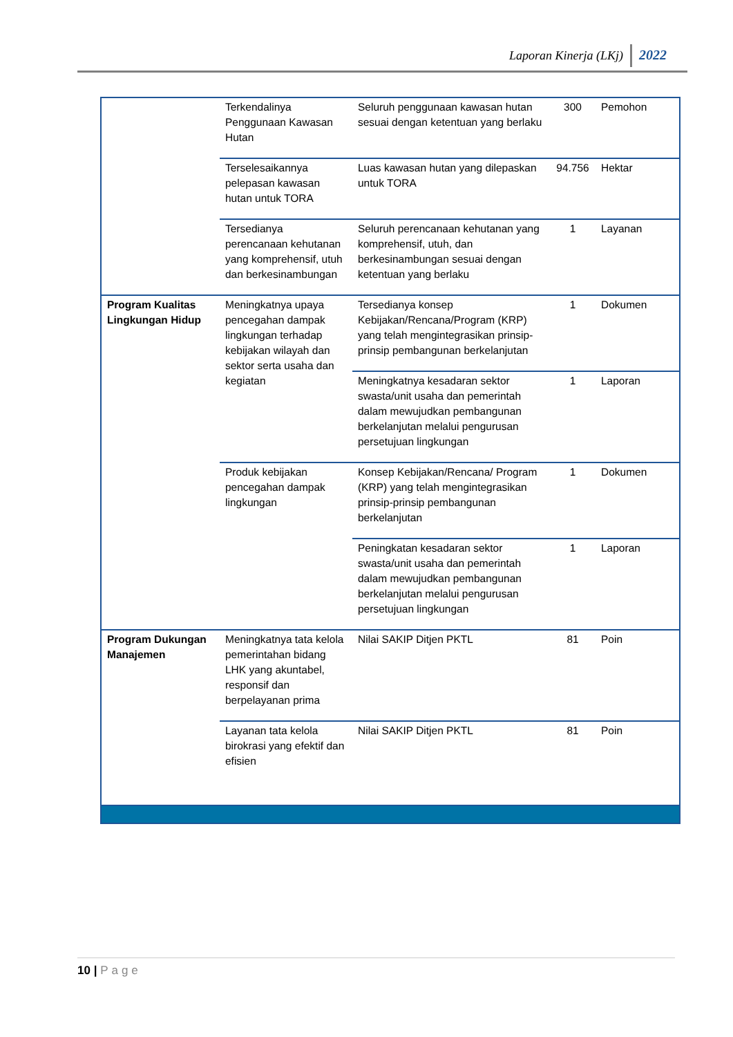Laporan Kinerja (LKj) 2022
| | Terkendalinya Penggunaan Kawasan Hutan | Seluruh penggunaan kawasan hutan sesuai dengan ketentuan yang berlaku | 300 | Pemohon |
| | Terselesaikannya pelepasan kawasan hutan untuk TORA | Luas kawasan hutan yang dilepaskan untuk TORA | 94.756 | Hektar |
| | Tersedianya perencanaan kehutanan yang komprehensif, utuh dan berkesinambungan | Seluruh perencanaan kehutanan yang komprehensif, utuh, dan berkesinambungan sesuai dengan ketentuan yang berlaku | 1 | Layanan |
| Program Kualitas Lingkungan Hidup | Meningkatnya upaya pencegahan dampak lingkungan terhadap kebijakan wilayah dan sektor serta usaha dan kegiatan | Tersedianya konsep Kebijakan/Rencana/Program (KRP) yang telah mengintegrasikan prinsip-prinsip pembangunan berkelanjutan | 1 | Dokumen |
| | | Meningkatnya kesadaran sektor swasta/unit usaha dan pemerintah dalam mewujudkan pembangunan berkelanjutan melalui pengurusan persetujuan lingkungan | 1 | Laporan |
| | Produk kebijakan pencegahan dampak lingkungan | Konsep Kebijakan/Rencana/ Program (KRP) yang telah mengintegrasikan prinsip-prinsip pembangunan berkelanjutan | 1 | Dokumen |
| | | Peningkatan kesadaran sektor swasta/unit usaha dan pemerintah dalam mewujudkan pembangunan berkelanjutan melalui pengurusan persetujuan lingkungan | 1 | Laporan |
| Program Dukungan Manajemen | Meningkatnya tata kelola pemerintahan bidang LHK yang akuntabel, responsif dan berpelayanan prima | Nilai SAKIP Ditjen PKTL | 81 | Poin |
| | Layanan tata kelola birokrasi yang efektif dan efisien | Nilai SAKIP Ditjen PKTL | 81 | Poin |
10 | Page